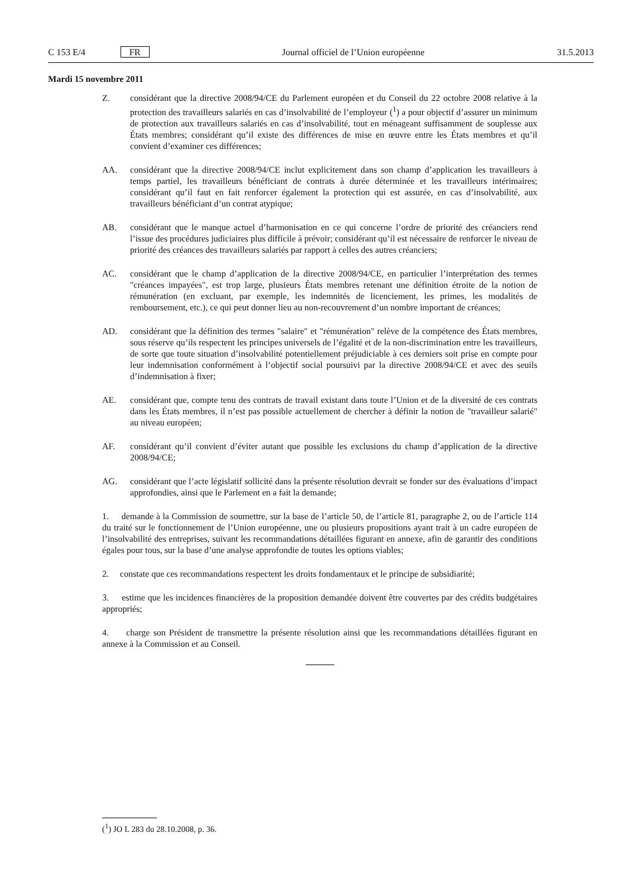C 153 E/4 FR Journal officiel de l’Union européenne 31.5.2013
Mardi 15 novembre 2011
Z. considérant que la directive 2008/94/CE du Parlement européen et du Conseil du 22 octobre 2008 relative à la protection des travailleurs salariés en cas d’insolvabilité de l’employeur (<sup>1</sup>) a pour objectif d’assurer un minimum de protection aux travailleurs salariés en cas d’insolvabilité, tout en ménageant suffisamment de souplesse aux États membres; considérant qu’il existe des différences de mise en œuvre entre les États membres et qu’il convient d’examiner ces différences;
AA. considérant que la directive 2008/94/CE inclut explicitement dans son champ d’application les travailleurs à temps partiel, les travailleurs bénéficiant de contrats à durée déterminée et les travailleurs intérimaires; considérant qu’il faut en fait renforcer également la protection qui est assurée, en cas d’insolvabilité, aux travailleurs bénéficiant d’un contrat atypique;
AB. considérant que le manque actuel d’harmonisation en ce qui concerne l’ordre de priorité des créanciers rend l’issue des procédures judiciaires plus difficile à prévoir; considérant qu’il est nécessaire de renforcer le niveau de priorité des créances des travailleurs salariés par rapport à celles des autres créanciers;
AC. considérant que le champ d’application de la directive 2008/94/CE, en particulier l’interprétation des termes "créances impayées", est trop large, plusieurs États membres retenant une définition étroite de la notion de rémunération (en excluant, par exemple, les indemnités de licenciement, les primes, les modalités de remboursement, etc.), ce qui peut donner lieu au non-recouvrement d’un nombre important de créances;
AD. considérant que la définition des termes "salaire" et "rémunération" relève de la compétence des États membres, sous réserve qu’ils respectent les principes universels de l’égalité et de la non-discrimination entre les travailleurs, de sorte que toute situation d’insolvabilité potentiellement préjudiciable à ces derniers soit prise en compte pour leur indemnisation conformément à l’objectif social poursuivi par la directive 2008/94/CE et avec des seuils d’indemnisation à fixer;
AE. considérant que, compte tenu des contrats de travail existant dans toute l’Union et de la diversité de ces contrats dans les États membres, il n’est pas possible actuellement de chercher à définir la notion de "travailleur salarié" au niveau européen;
AF. considérant qu’il convient d’éviter autant que possible les exclusions du champ d’application de la directive 2008/94/CE;
AG. considérant que l’acte législatif sollicité dans la présente résolution devrait se fonder sur des évaluations d’impact approfondies, ainsi que le Parlement en a fait la demande;
1. demande à la Commission de soumettre, sur la base de l’article 50, de l’article 81, paragraphe 2, ou de l’article 114 du traité sur le fonctionnement de l’Union européenne, une ou plusieurs propositions ayant trait à un cadre européen de l’insolvabilité des entreprises, suivant les recommandations détaillées figurant en annexe, afin de garantir des conditions égales pour tous, sur la base d’une analyse approfondie de toutes les options viables;
2. constate que ces recommandations respectent les droits fondamentaux et le principe de subsidiarité;
3. estime que les incidences financières de la proposition demandée doivent être couvertes par des crédits budgétaires appropriés;
4. charge son Président de transmettre la présente résolution ainsi que les recommandations détaillées figurant en annexe à la Commission et au Conseil.
(<sup>1</sup>) JO L 283 du 28.10.2008, p. 36.